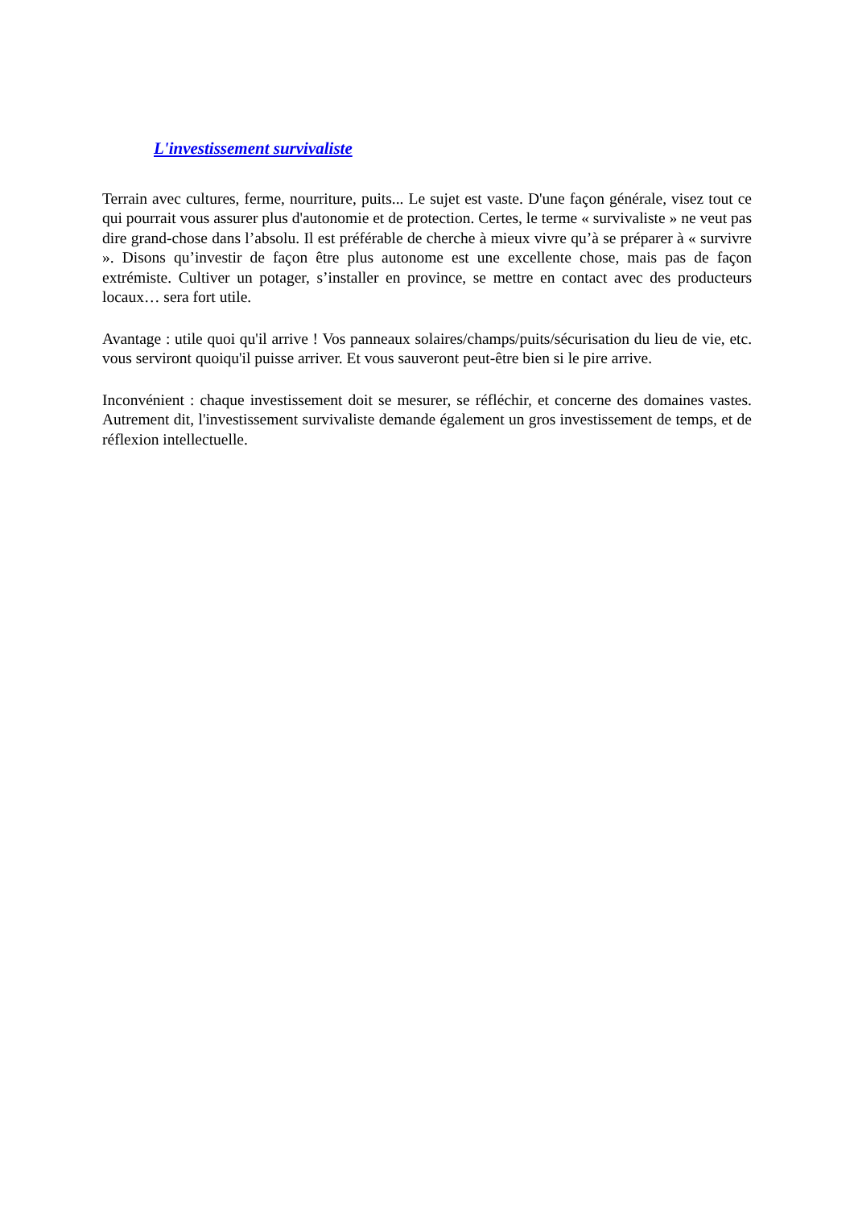L'investissement survivaliste
Terrain avec cultures, ferme, nourriture, puits... Le sujet est vaste. D'une façon générale, visez tout ce qui pourrait vous assurer plus d'autonomie et de protection. Certes, le terme « survivaliste » ne veut pas dire grand-chose dans l’absolu. Il est préférable de cherche à mieux vivre qu’à se préparer à « survivre ». Disons qu’investir de façon être plus autonome est une excellente chose, mais pas de façon extrémiste. Cultiver un potager, s’installer en province, se mettre en contact avec des producteurs locaux… sera fort utile.
Avantage : utile quoi qu'il arrive ! Vos panneaux solaires/champs/puits/sécurisation du lieu de vie, etc. vous serviront quoiqu'il puisse arriver. Et vous sauveront peut-être bien si le pire arrive.
Inconvénient : chaque investissement doit se mesurer, se réfléchir, et concerne des domaines vastes. Autrement dit, l'investissement survivaliste demande également un gros investissement de temps, et de réflexion intellectuelle.